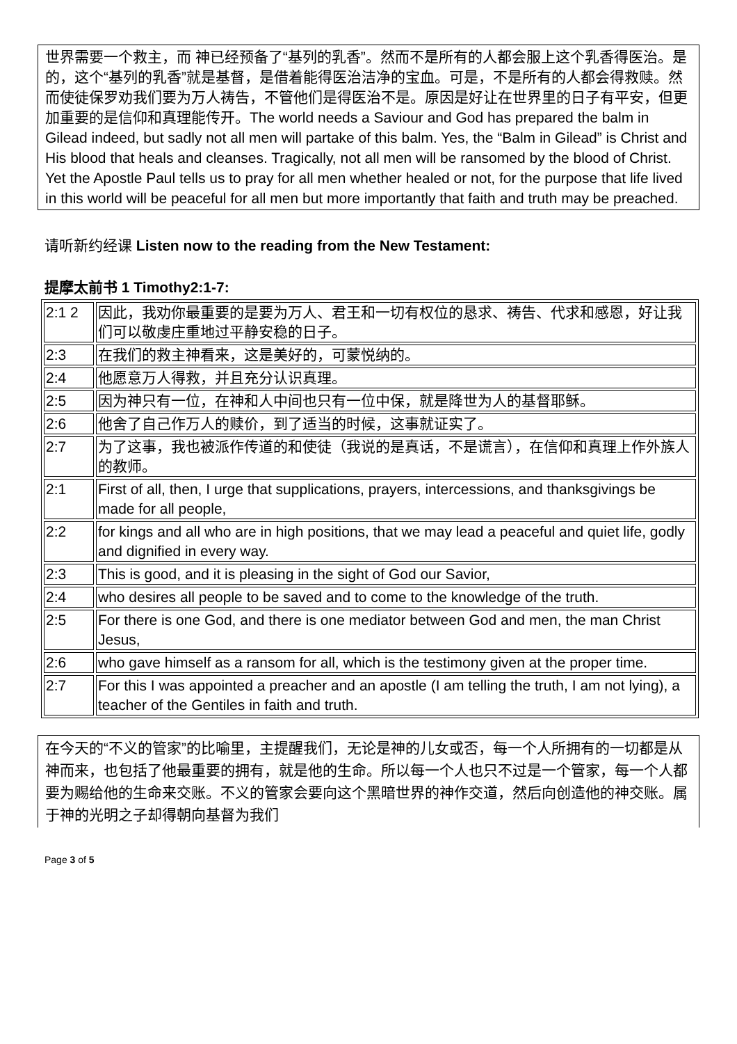世界需要一个救主，而 神已经预备了“基列的乳香”。然而不是所有的人都会服上这个乳香得医治。是的，这个“基列的乳香”就是基督，是借着能得医治洁净的宝血。可是，不是所有的人都会得救赎。然而使徒保罗劝我们要为万人祷告，不管他们是得医治不是。原因是好让在世界里的日子有平安，但更加重要的是信仰和真理能传开。The world needs a Saviour and God has prepared the balm in Gilead indeed, but sadly not all men will partake of this balm. Yes, the “Balm in Gilead” is Christ and His blood that heals and cleanses. Tragically, not all men will be ransomed by the blood of Christ. Yet the Apostle Paul tells us to pray for all men whether healed or not, for the purpose that life lived in this world will be peaceful for all men but more importantly that faith and truth may be preached.
请听新约经课 Listen now to the reading from the New Testament:
提摩太前书 1 Timothy2:1-7:
| 2:1 2 | 因此，我劝你最重要的是要为万人、君王和一切有权位的恳求、祷告、代求和感恩，好让我们可以敬虔庄重地过平静安稳的日子。 |
| 2:3 | 在我们的救主神看来，这是美好的，可蒙悦纳的。 |
| 2:4 | 他愿意万人得救，并且充分认识真理。 |
| 2:5 | 因为神只有一位，在神和人中间也只有一位中保，就是降世为人的基督耶稣。 |
| 2:6 | 他舍了自己作万人的赎价，到了适当的时候，这事就证实了。 |
| 2:7 | 为了这事，我也被派作传道的和使徒（我说的是真话，不是谎言），在信仰和真理上作外族人的教师。 |
| 2:1 | First of all, then, I urge that supplications, prayers, intercessions, and thanksgivings be made for all people, |
| 2:2 | for kings and all who are in high positions, that we may lead a peaceful and quiet life, godly and dignified in every way. |
| 2:3 | This is good, and it is pleasing in the sight of God our Savior, |
| 2:4 | who desires all people to be saved and to come to the knowledge of the truth. |
| 2:5 | For there is one God, and there is one mediator between God and men, the man Christ Jesus, |
| 2:6 | who gave himself as a ransom for all, which is the testimony given at the proper time. |
| 2:7 | For this I was appointed a preacher and an apostle (I am telling the truth, I am not lying), a teacher of the Gentiles in faith and truth. |
在今天的“不义的管家”的比喻里，主提醒我们，无论是神的儿女或否，每一个人所拥有的一切都是从神而来，也包括了他最重要的拥有，就是他的生命。所以每一个人也只不过是一个管家，每一个人都要为赐给他的生命来交账。不义的管家会要向这个黑暗世界的神作交道，然后向创造他的神交账。属于神的光明之子却得朝向基督为我们
Page 3 of 5